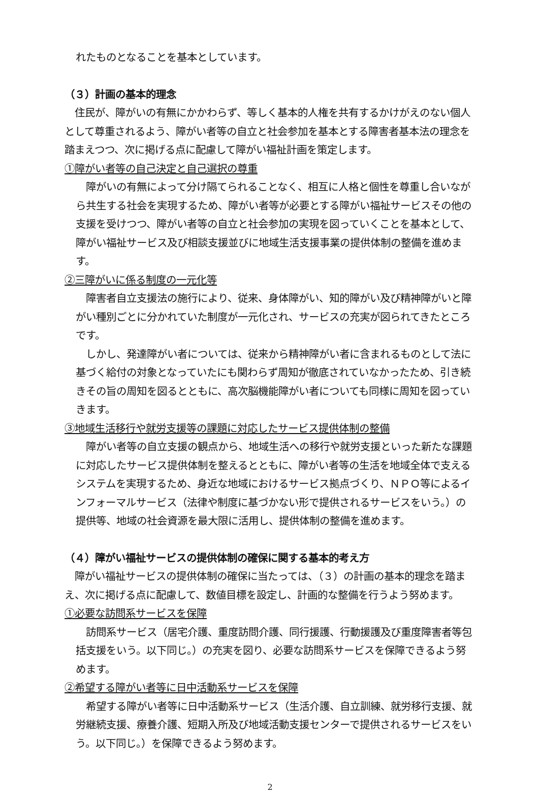れたものとなることを基本としています。
（３）計画の基本的理念
　住民が、障がいの有無にかかわらず、等しく基本的人権を共有するかけがえのない個人として尊重されるよう、障がい者等の自立と社会参加を基本とする障害者基本法の理念を踏まえつつ、次に掲げる点に配慮して障がい福祉計画を策定します。
①障がい者等の自己決定と自己選択の尊重
　障がいの有無によって分け隔てられることなく、相互に人格と個性を尊重し合いながら共生する社会を実現するため、障がい者等が必要とする障がい福祉サービスその他の支援を受けつつ、障がい者等の自立と社会参加の実現を図っていくことを基本として、障がい福祉サービス及び相談支援並びに地域生活支援事業の提供体制の整備を進めます。
②三障がいに係る制度の一元化等
　障害者自立支援法の施行により、従来、身体障がい、知的障がい及び精神障がいと障がい種別ごとに分かれていた制度が一元化され、サービスの充実が図られてきたところです。
　しかし、発達障がい者については、従来から精神障がい者に含まれるものとして法に基づく給付の対象となっていたにも関わらず周知が徹底されていなかったため、引き続きその旨の周知を図るとともに、高次脳機能障がい者についても同様に周知を図っていきます。
③地域生活移行や就労支援等の課題に対応したサービス提供体制の整備
　障がい者等の自立支援の観点から、地域生活への移行や就労支援といった新たな課題に対応したサービス提供体制を整えるとともに、障がい者等の生活を地域全体で支えるシステムを実現するため、身近な地域におけるサービス拠点づくり、ＮＰＯ等によるインフォーマルサービス（法律や制度に基づかない形で提供されるサービスをいう。）の提供等、地域の社会資源を最大限に活用し、提供体制の整備を進めます。
（４）障がい福祉サービスの提供体制の確保に関する基本的考え方
　障がい福祉サービスの提供体制の確保に当たっては、（３）の計画の基本的理念を踏まえ、次に掲げる点に配慮して、数値目標を設定し、計画的な整備を行うよう努めます。
①必要な訪問系サービスを保障
　訪問系サービス（居宅介護、重度訪問介護、同行援護、行動援護及び重度障害者等包括支援をいう。以下同じ。）の充実を図り、必要な訪問系サービスを保障できるよう努めます。
②希望する障がい者等に日中活動系サービスを保障
　希望する障がい者等に日中活動系サービス（生活介護、自立訓練、就労移行支援、就労継続支援、療養介護、短期入所及び地域活動支援センターで提供されるサービスをいう。以下同じ。）を保障できるよう努めます。
2